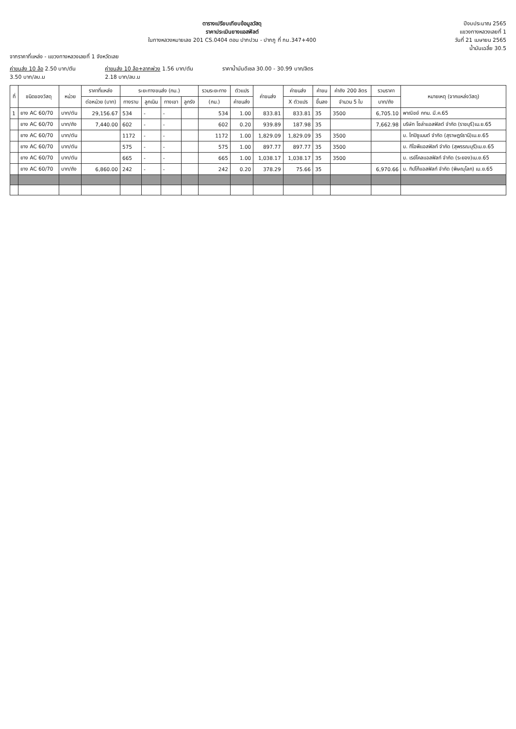ตารางเปรียบเทียบข้อมูลวัสดุ
ราคาประเมินยางแอสฟัลต์
ในทางหลวงหมายเลข 201 CS.0404 ตอน ปากปวน - ปากภู ที่ กม.347+400
ปีงบประมาณ 2565
แขวงทางหลวงเลยที่ 1
วันที่ 21 เมษายน 2565
น้ำมันเฉลี่ย 30.5
จากราคาที่แหล่ง - แขวงทางหลวงเลยที่ 1 จังหวัดเลย
ค่าขนส่ง 10 ล้อ 2.50 บาท/ตัน
3.50 บาท/ลบ.ม
ค่าขนส่ง 10 ล้อ+ลากพ่วง 1.56 บาท/ตัน
2.18 บาท/ลบ.ม
ราคาน้ำมันดีเซล 30.00 - 30.99 บาท/ลิตร
| ที่ | ชนิดของวัสดุ | หน่วย | ราคาที่แหล่ง | ระยะทางขนส่ง (กม.) | | | | รวมระยะทาง | ตัวแปร | ค่าขนส่ง | ค่าขนส่ง | ค่าขน | ค่าถัง 200 ลิตร | รวมราคา | หมายเหตุ (จากแหล่งวัสดุ) |
| --- | --- | --- | --- | --- | --- | --- | --- | --- | --- | --- | --- | --- | --- | --- | --- |
| | | | ต่อหน่วย (บาท) | ทางราบ | ลูกเนิน | ทางเขา | ลูกรัง | (กม.) | ค่าขนส่ง | | X ตัวแปร | ขึ้นลง | จำนวน 5 ใบ | บาท/ถัง | |
| 1 | ยาง AC 60/70 | บาท/ตัน | 29,156.67 | 534 | - | - | | 534 | 1.00 | 833.81 | 833.81 | 35 | 3500 | 6,705.10 | พาณิชย์ กทม. มี.ค.65 |
| | ยาง AC 60/70 | บาท/ถัง | 7,440.00 | 602 | - | - | | 602 | 0.20 | 939.89 | 187.98 | 35 | | 7,662.98 | บริษัท โซล่าแอสฟัลต์ จำกัด (ราชบุรี)เม.ย.65 |
| | ยาง AC 60/70 | บาท/ตัน | | 1172 | - | - | | 1172 | 1.00 | 1,829.09 | 1,829.09 | 35 | 3500 | | บ. ไทปิซูเมนต์ จำกัด (สุราษฎร์ธานี)เม.ย.65 |
| | ยาง AC 60/70 | บาท/ตัน | | 575 | - | - | | 575 | 1.00 | 897.77 | 897.77 | 35 | 3500 | | บ. ทีไอพีแอสฟัลท์ จำกัด (สุพรรณบุรี)เม.ย.65 |
| | ยาง AC 60/70 | บาท/ตัน | | 665 | - | - | | 665 | 1.00 | 1,038.17 | 1,038.17 | 35 | 3500 | | บ. เรย์โคลแอสฟัลท์ จำกัด (ระยอง)เม.ย.65 |
| | ยาง AC 60/70 | บาท/ถัง | 6,860.00 | 242 | - | - | | 242 | 0.20 | 378.29 | 75.66 | 35 | | 6,970.66 | บ. ทิปโก้แอสฟัลท์ จำกัด (พิษณุโลก) เม.ย.65 |